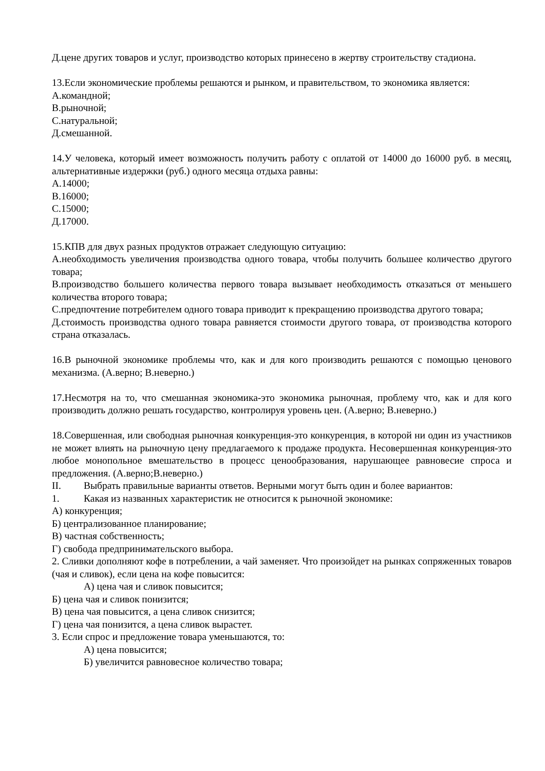Д.цене других товаров и услуг, производство которых принесено в жертву строительству стадиона.
13.Если экономические проблемы решаются и рынком, и правительством, то экономика является:
А.командной;
В.рыночной;
С.натуральной;
Д.смешанной.
14.У человека, который имеет возможность получить работу с оплатой от 14000 до 16000 руб. в месяц, альтернативные издержки (руб.) одного месяца отдыха равны:
А.14000;
В.16000;
С.15000;
Д.17000.
15.КПВ для двух разных продуктов отражает следующую ситуацию:
А.необходимость увеличения производства одного товара, чтобы получить большее количество другого товара;
В.производство большего количества первого товара вызывает необходимость отказаться от меньшего количества второго товара;
С.предпочтение потребителем одного товара приводит к прекращению производства другого товара;
Д.стоимость производства одного товара равняется стоимости другого товара, от производства которого страна отказалась.
16.В рыночной экономике проблемы что, как и для кого производить решаются с помощью ценового механизма. (А.верно; В.неверно.)
17.Несмотря на то, что смешанная экономика-это экономика рыночная, проблему что, как и для кого производить должно решать государство, контролируя уровень цен. (А.верно; В.неверно.)
18.Совершенная, или свободная рыночная конкуренция-это конкуренция, в которой ни один из участников не может влиять на рыночную цену предлагаемого к продаже продукта. Несовершенная конкуренция-это любое монопольное вмешательство в процесс ценообразования, нарушающее равновесие спроса и предложения. (А.верно;В.неверно.)
II. Выбрать правильные варианты ответов. Верными могут быть один и более вариантов:
1. Какая из названных характеристик не относится к рыночной экономике:
А) конкуренция;
Б) централизованное планирование;
В) частная собственность;
Г) свобода предпринимательского выбора.
2. Сливки дополняют кофе в потреблении, а чай заменяет. Что произойдет на рынках сопряженных товаров (чая и сливок), если цена на кофе повысится:
А) цена чая и сливок повысится;
Б) цена чая и сливок понизится;
В) цена чая повысится, а цена сливок снизится;
Г) цена чая понизится, а цена сливок вырастет.
3. Если спрос и предложение товара уменьшаются, то:
А) цена повысится;
Б) увеличится равновесное количество товара;